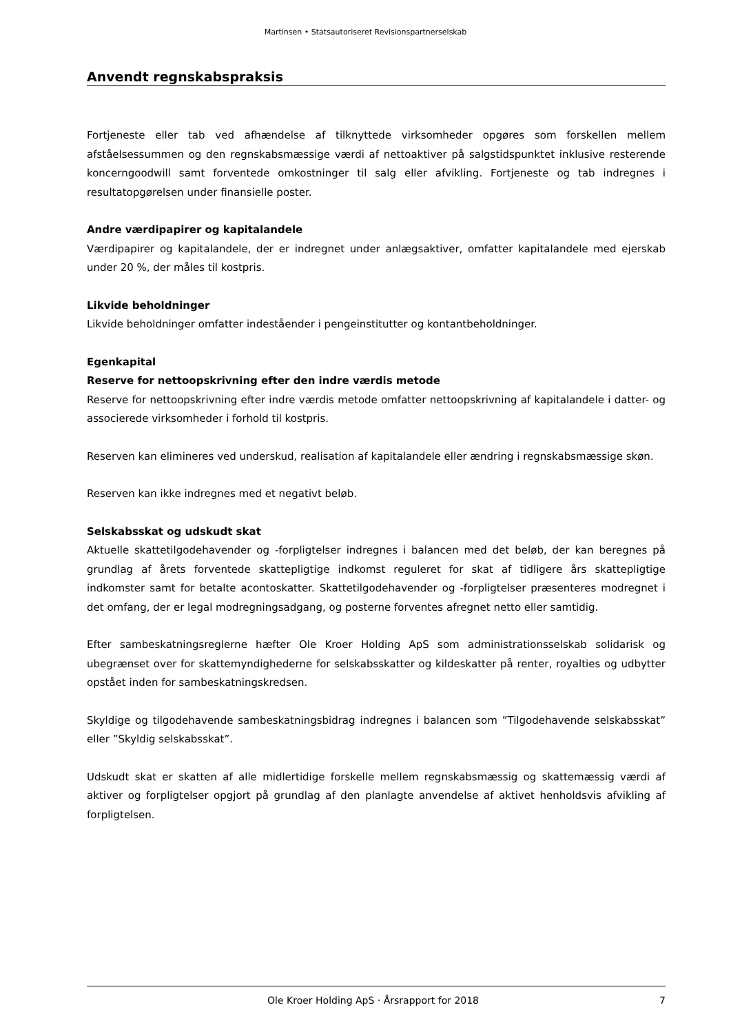Martinsen • Statsautoriseret Revisionspartnerselskab
Anvendt regnskabspraksis
Fortjeneste eller tab ved afhændelse af tilknyttede virksomheder opgøres som forskellen mellem afståelsessummen og den regnskabsmæssige værdi af nettoaktiver på salgstidspunktet inklusive resterende koncerngoodwill samt forventede omkostninger til salg eller afvikling. Fortjeneste og tab indregnes i resultatopgørelsen under finansielle poster.
Andre værdipapirer og kapitalandele
Værdipapirer og kapitalandele, der er indregnet under anlægsaktiver, omfatter kapitalandele med ejerskab under 20 %, der måles til kostpris.
Likvide beholdninger
Likvide beholdninger omfatter indeståender i pengeinstitutter og kontantbeholdninger.
Egenkapital
Reserve for nettoopskrivning efter den indre værdis metode
Reserve for nettoopskrivning efter indre værdis metode omfatter nettoopskrivning af kapitalandele i datter- og associerede virksomheder i forhold til kostpris.
Reserven kan elimineres ved underskud, realisation af kapitalandele eller ændring i regnskabsmæssige skøn.
Reserven kan ikke indregnes med et negativt beløb.
Selskabsskat og udskudt skat
Aktuelle skattetilgodehavender og -forpligtelser indregnes i balancen med det beløb, der kan beregnes på grundlag af årets forventede skattepligtige indkomst reguleret for skat af tidligere års skattepligtige indkomster samt for betalte acontoskatter. Skattetilgodehavender og -forpligtelser præsenteres modregnet i det omfang, der er legal modregningsadgang, og posterne forventes afregnet netto eller samtidig.
Efter sambeskatningsreglerne hæfter Ole Kroer Holding ApS som administrationsselskab solidarisk og ubegrænset over for skattemyndighederne for selskabsskatter og kildeskatter på renter, royalties og udbytter opstået inden for sambeskatningskredsen.
Skyldige og tilgodehavende sambeskatningsbidrag indregnes i balancen som ”Tilgodehavende selskabsskat” eller ”Skyldig selskabsskat”.
Udskudt skat er skatten af alle midlertidige forskelle mellem regnskabsmæssig og skattemæssig værdi af aktiver og forpligtelser opgjort på grundlag af den planlagte anvendelse af aktivet henholdsvis afvikling af forpligtelsen.
Ole Kroer Holding ApS · Årsrapport for 2018 7